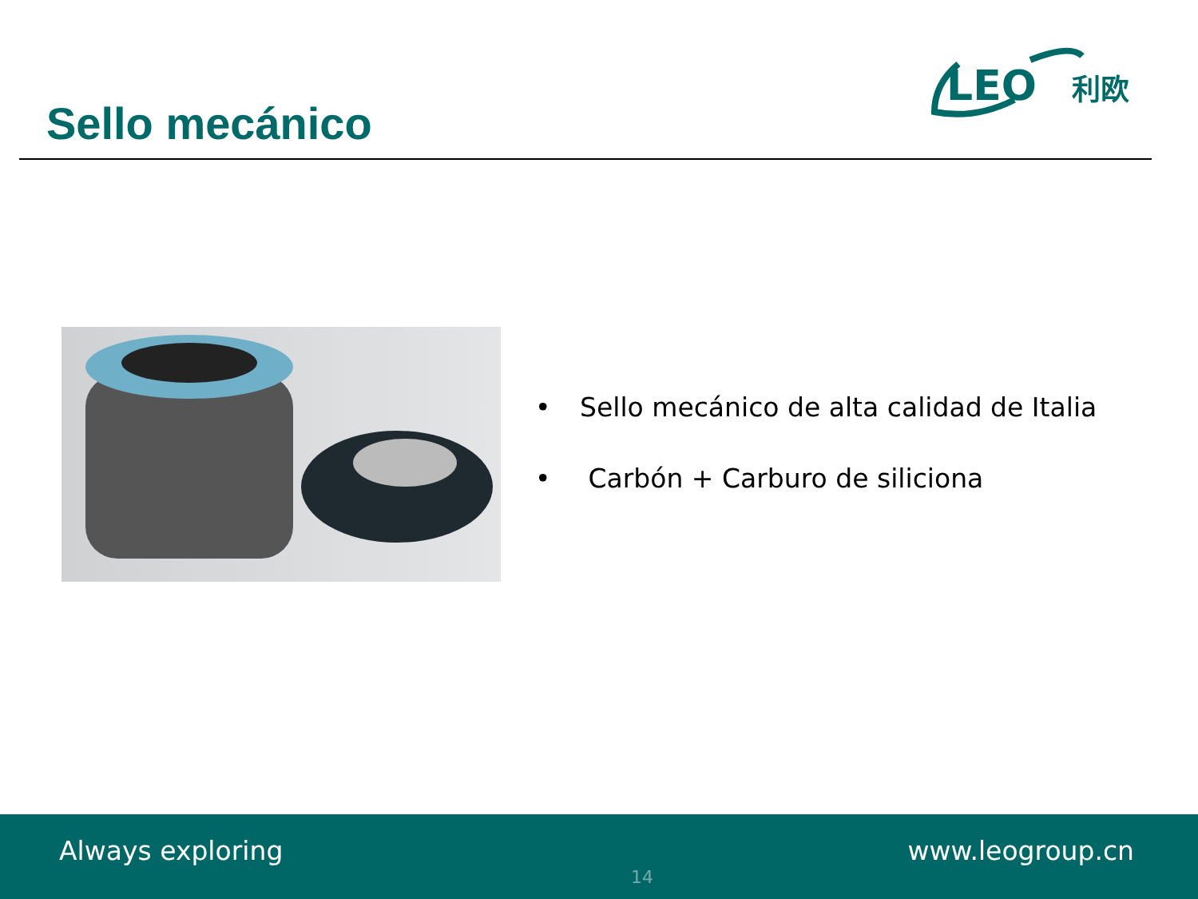Sello mecánico
LEO
利欧
• Sello mecánico de alta calidad de Italia
• Carbón + Carburo de siliciona
Always exploring
14
www.leogroup.cn